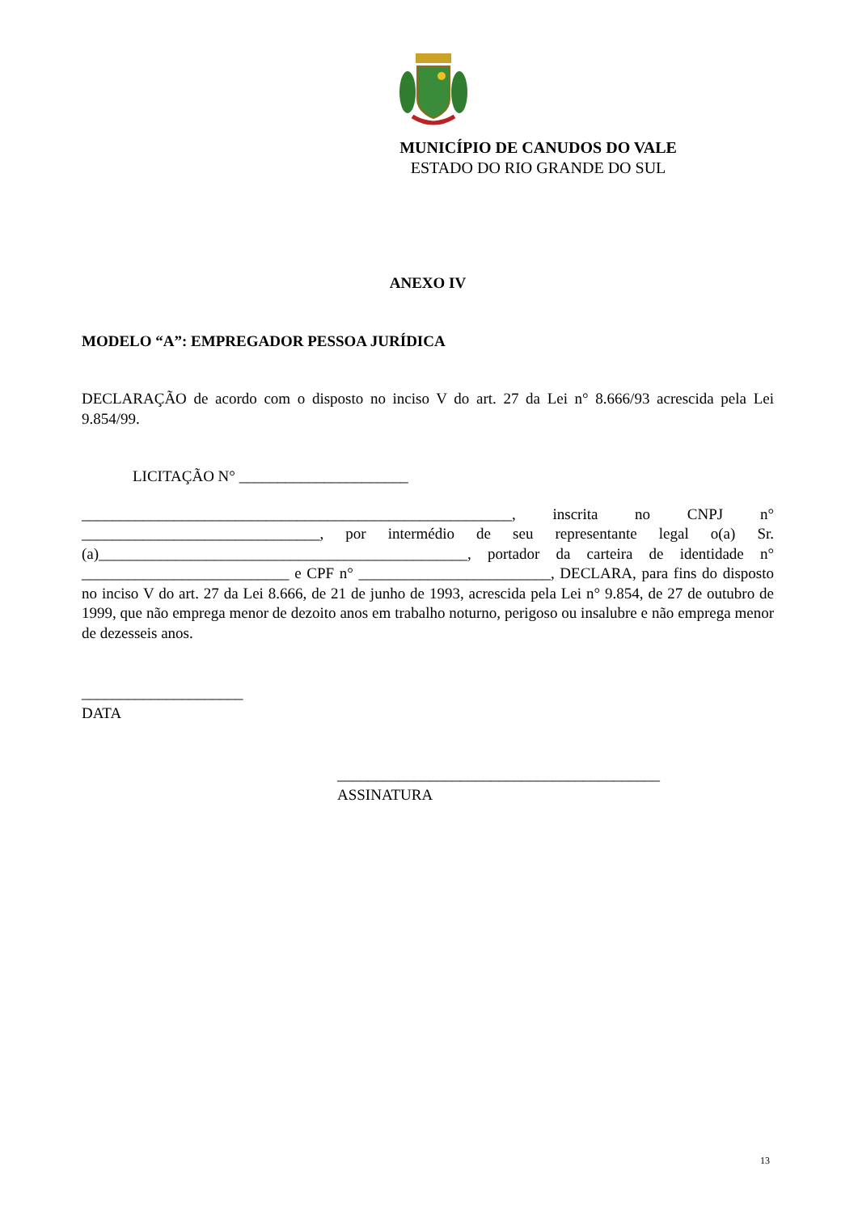MUNICÍPIO DE CANUDOS DO VALE
ESTADO DO RIO GRANDE DO SUL
ANEXO IV
MODELO “A”: EMPREGADOR PESSOA JURÍDICA
DECLARAÇÃO de acordo com o disposto no inciso V do art. 27 da Lei n° 8.666/93 acrescida pela Lei 9.854/99.
LICITAÇÃO N° ______________________
________________________________________________________, inscrita no CNPJ n° _______________________________, por intermédio de seu representante legal o(a) Sr.(a)________________________________________________, portador da carteira de identidade n° ___________________________ e CPF n° _________________________, DECLARA, para fins do disposto no inciso V do art. 27 da Lei 8.666, de 21 de junho de 1993, acrescida pela Lei n° 9.854, de 27 de outubro de 1999, que não emprega menor de dezoito anos em trabalho noturno, perigoso ou insalubre e não emprega menor de dezesseis anos.
_____________________
DATA
__________________________________________
ASSINATURA
13